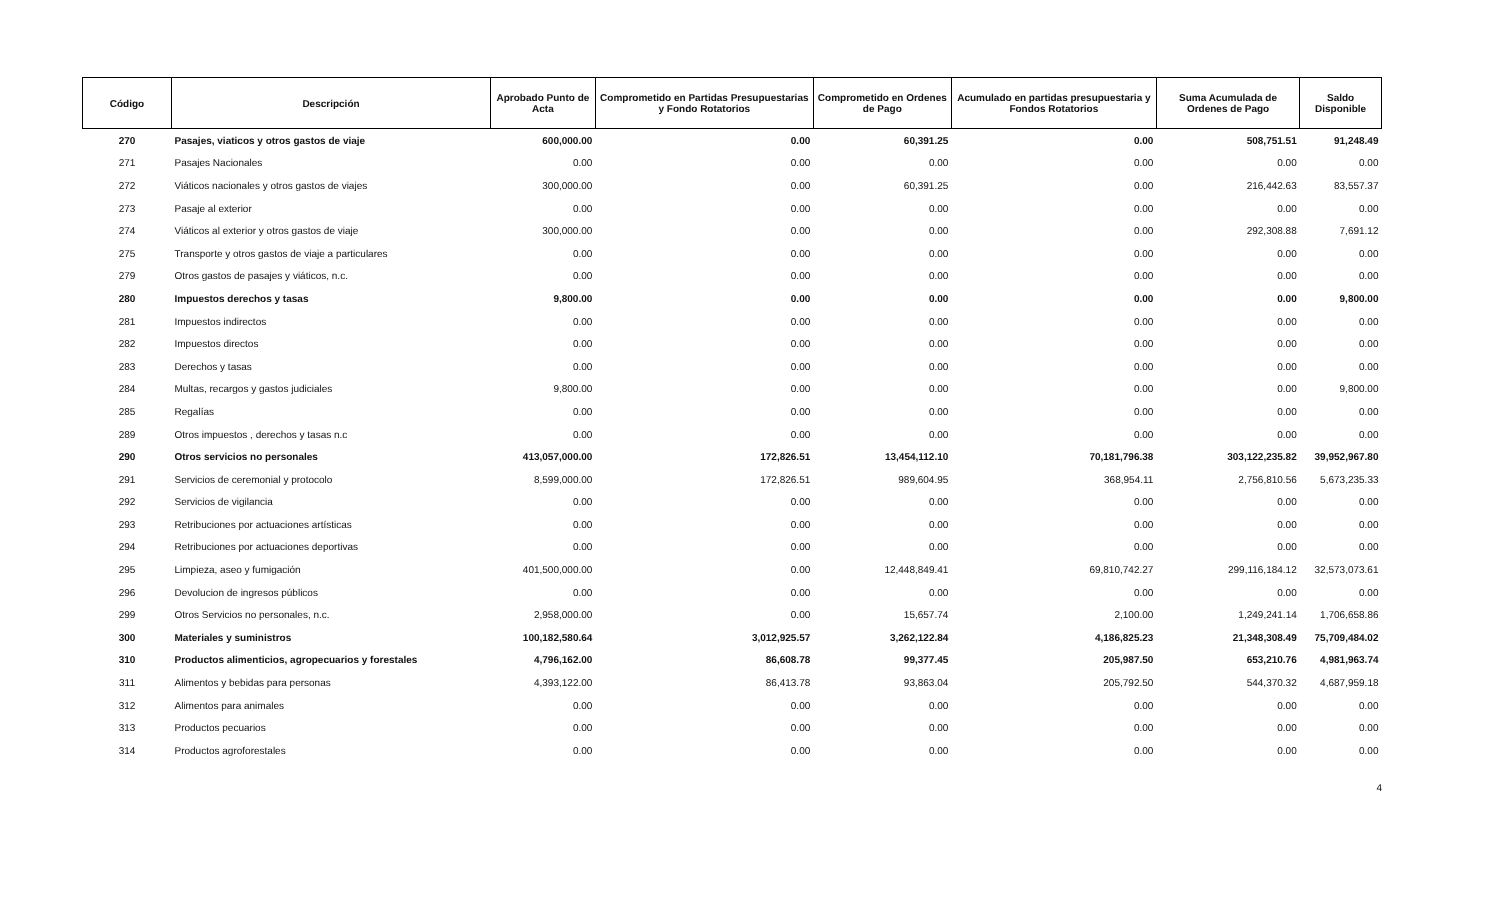| Código | Descripción | Aprobado Punto de Acta | Comprometido en Partidas Presupuestarias y Fondo Rotatorios | Comprometido en Ordenes de Pago | Acumulado en partidas presupuestaria y Fondos Rotatorios | Suma Acumulada de Ordenes de Pago | Saldo Disponible |
| --- | --- | --- | --- | --- | --- | --- | --- |
| 270 | Pasajes, viaticos y otros gastos de viaje | 600,000.00 | 0.00 | 60,391.25 | 0.00 | 508,751.51 | 91,248.49 |
| 271 | Pasajes Nacionales | 0.00 | 0.00 | 0.00 | 0.00 | 0.00 | 0.00 |
| 272 | Viáticos nacionales y otros gastos de viajes | 300,000.00 | 0.00 | 60,391.25 | 0.00 | 216,442.63 | 83,557.37 |
| 273 | Pasaje al exterior | 0.00 | 0.00 | 0.00 | 0.00 | 0.00 | 0.00 |
| 274 | Viáticos al exterior y otros gastos de viaje | 300,000.00 | 0.00 | 0.00 | 0.00 | 292,308.88 | 7,691.12 |
| 275 | Transporte y otros gastos de viaje a particulares | 0.00 | 0.00 | 0.00 | 0.00 | 0.00 | 0.00 |
| 279 | Otros gastos de pasajes y viáticos, n.c. | 0.00 | 0.00 | 0.00 | 0.00 | 0.00 | 0.00 |
| 280 | Impuestos derechos y tasas | 9,800.00 | 0.00 | 0.00 | 0.00 | 0.00 | 9,800.00 |
| 281 | Impuestos indirectos | 0.00 | 0.00 | 0.00 | 0.00 | 0.00 | 0.00 |
| 282 | Impuestos directos | 0.00 | 0.00 | 0.00 | 0.00 | 0.00 | 0.00 |
| 283 | Derechos y tasas | 0.00 | 0.00 | 0.00 | 0.00 | 0.00 | 0.00 |
| 284 | Multas, recargos y gastos judiciales | 9,800.00 | 0.00 | 0.00 | 0.00 | 0.00 | 9,800.00 |
| 285 | Regalías | 0.00 | 0.00 | 0.00 | 0.00 | 0.00 | 0.00 |
| 289 | Otros impuestos , derechos y tasas n.c | 0.00 | 0.00 | 0.00 | 0.00 | 0.00 | 0.00 |
| 290 | Otros servicios no personales | 413,057,000.00 | 172,826.51 | 13,454,112.10 | 70,181,796.38 | 303,122,235.82 | 39,952,967.80 |
| 291 | Servicios de ceremonial y protocolo | 8,599,000.00 | 172,826.51 | 989,604.95 | 368,954.11 | 2,756,810.56 | 5,673,235.33 |
| 292 | Servicios de vigilancia | 0.00 | 0.00 | 0.00 | 0.00 | 0.00 | 0.00 |
| 293 | Retribuciones por actuaciones artísticas | 0.00 | 0.00 | 0.00 | 0.00 | 0.00 | 0.00 |
| 294 | Retribuciones por actuaciones deportivas | 0.00 | 0.00 | 0.00 | 0.00 | 0.00 | 0.00 |
| 295 | Limpieza, aseo y fumigación | 401,500,000.00 | 0.00 | 12,448,849.41 | 69,810,742.27 | 299,116,184.12 | 32,573,073.61 |
| 296 | Devolucion de ingresos públicos | 0.00 | 0.00 | 0.00 | 0.00 | 0.00 | 0.00 |
| 299 | Otros Servicios no personales, n.c. | 2,958,000.00 | 0.00 | 15,657.74 | 2,100.00 | 1,249,241.14 | 1,706,658.86 |
| 300 | Materiales y suministros | 100,182,580.64 | 3,012,925.57 | 3,262,122.84 | 4,186,825.23 | 21,348,308.49 | 75,709,484.02 |
| 310 | Productos alimenticios, agropecuarios y forestales | 4,796,162.00 | 86,608.78 | 99,377.45 | 205,987.50 | 653,210.76 | 4,981,963.74 |
| 311 | Alimentos y bebidas para personas | 4,393,122.00 | 86,413.78 | 93,863.04 | 205,792.50 | 544,370.32 | 4,687,959.18 |
| 312 | Alimentos para animales | 0.00 | 0.00 | 0.00 | 0.00 | 0.00 | 0.00 |
| 313 | Productos pecuarios | 0.00 | 0.00 | 0.00 | 0.00 | 0.00 | 0.00 |
| 314 | Productos agroforestales | 0.00 | 0.00 | 0.00 | 0.00 | 0.00 | 0.00 |
4